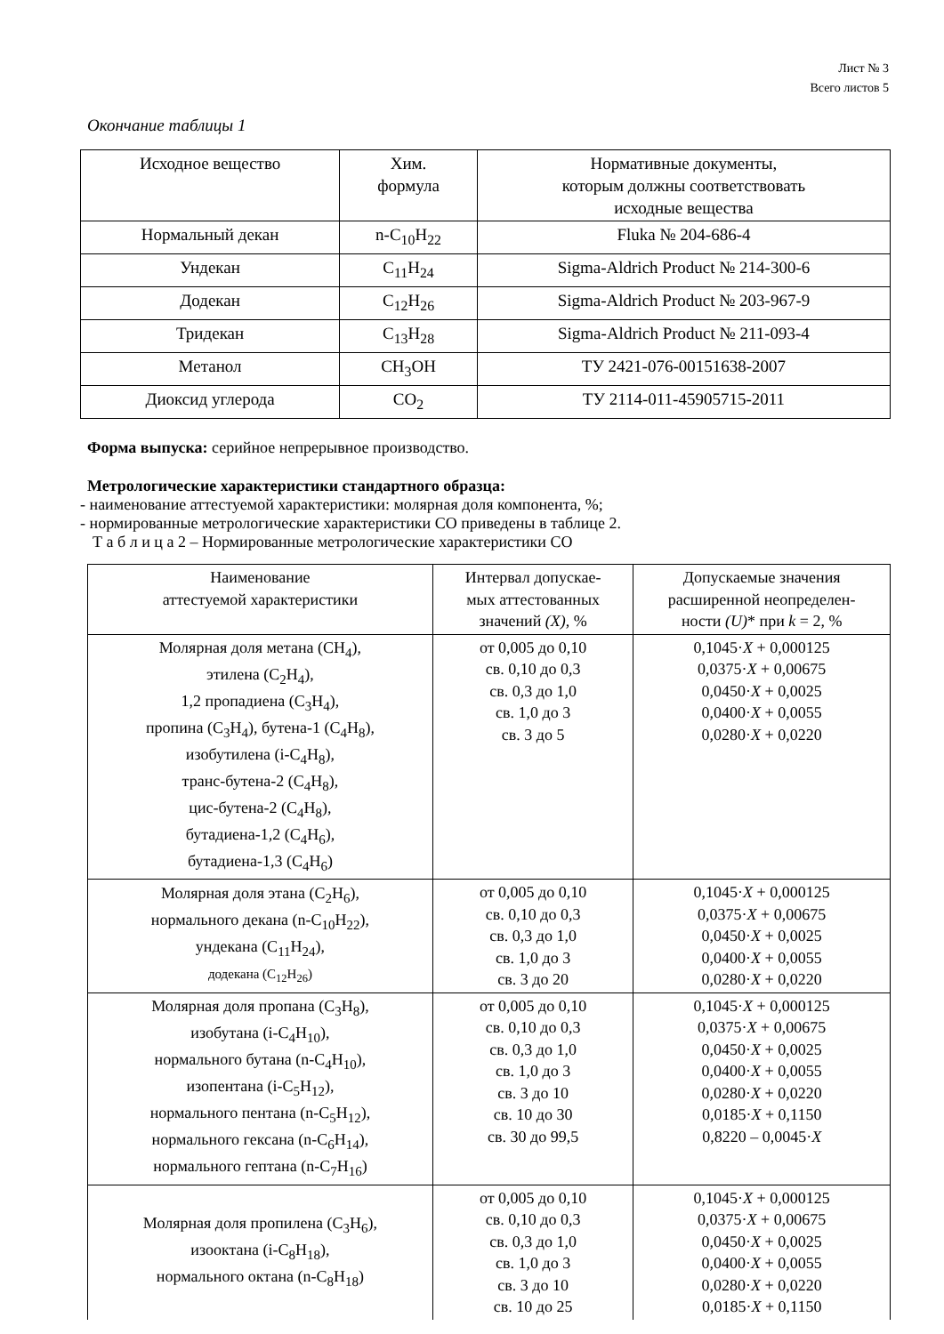Лист № 3
Всего листов 5
Окончание таблицы 1
| Исходное вещество | Хим. формула | Нормативные документы, которым должны соответствовать исходные вещества |
| --- | --- | --- |
| Нормальный декан | n-C<sub>10</sub>H<sub>22</sub> | Fluka № 204-686-4 |
| Ундекан | C<sub>11</sub>H<sub>24</sub> | Sigma-Aldrich Product № 214-300-6 |
| Додекан | C<sub>12</sub>H<sub>26</sub> | Sigma-Aldrich Product № 203-967-9 |
| Тридекан | C<sub>13</sub>H<sub>28</sub> | Sigma-Aldrich Product № 211-093-4 |
| Метанол | CH<sub>3</sub>OH | ТУ 2421-076-00151638-2007 |
| Диоксид углерода | CO<sub>2</sub> | ТУ 2114-011-45905715-2011 |
Форма выпуска: серийное непрерывное производство.
Метрологические характеристики стандартного образца:
- наименование аттестуемой характеристики: молярная доля компонента, %;
- нормированные метрологические характеристики СО приведены в таблице 2.
Т а б л и ц а 2 – Нормированные метрологические характеристики СО
| Наименование аттестуемой характеристики | Интервал допускае- мых аттестованных значений (X) , % | Допускаемые значения расширенной неопределен- ности (U) * при k = 2, % |
| --- | --- | --- |
| Молярная доля метана (CH<sub>4</sub>), этилена (C<sub>2</sub>H<sub>4</sub>), 1,2 пропадиена (C<sub>3</sub>H<sub>4</sub>), пропина (C<sub>3</sub>H<sub>4</sub>), бутена-1 (C<sub>4</sub>H<sub>8</sub>), изобутилена (i-C<sub>4</sub>H<sub>8</sub>), транс-бутена-2 (C<sub>4</sub>H<sub>8</sub>), цис-бутена-2 (C<sub>4</sub>H<sub>8</sub>), бутадиена-1,2 (C<sub>4</sub>H<sub>6</sub>), бутадиена-1,3 (C<sub>4</sub>H<sub>6</sub>) | от 0,005 до 0,10 св. 0,10 до 0,3 св. 0,3 до 1,0 св. 1,0 до 3 св. 3 до 5 | 0,1045· X + 0,000125 0,0375· X + 0,00675 0,0450· X + 0,0025 0,0400· X + 0,0055 0,0280· X + 0,0220 |
| Молярная доля этана (C<sub>2</sub>H<sub>6</sub>), нормального декана (n-C<sub>10</sub>H<sub>22</sub>), ундекана (C<sub>11</sub>H<sub>24</sub>), додекана (C<sub>12</sub>H<sub>26</sub>) | от 0,005 до 0,10 св. 0,10 до 0,3 св. 0,3 до 1,0 св. 1,0 до 3 св. 3 до 20 | 0,1045· X + 0,000125 0,0375· X + 0,00675 0,0450· X + 0,0025 0,0400· X + 0,0055 0,0280· X + 0,0220 |
| Молярная доля пропана (C<sub>3</sub>H<sub>8</sub>), изобутана (i-C<sub>4</sub>H<sub>10</sub>), нормального бутана (n-C<sub>4</sub>H<sub>10</sub>), изопентана (i-C<sub>5</sub>H<sub>12</sub>), нормального пентана (n-C<sub>5</sub>H<sub>12</sub>), нормального гексана (n-C<sub>6</sub>H<sub>14</sub>), нормального гептана (n-C<sub>7</sub>H<sub>16</sub>) | от 0,005 до 0,10 св. 0,10 до 0,3 св. 0,3 до 1,0 св. 1,0 до 3 св. 3 до 10 св. 10 до 30 св. 30 до 99,5 | 0,1045· X + 0,000125 0,0375· X + 0,00675 0,0450· X + 0,0025 0,0400· X + 0,0055 0,0280· X + 0,0220 0,0185· X + 0,1150 0,8220 – 0,0045· X |
| Молярная доля пропилена (C<sub>3</sub>H<sub>6</sub>), изооктана (i-C<sub>8</sub>H<sub>18</sub>), нормального октана (n-C<sub>8</sub>H<sub>18</sub>) | от 0,005 до 0,10 св. 0,10 до 0,3 св. 0,3 до 1,0 св. 1,0 до 3 св. 3 до 10 св. 10 до 25 | 0,1045· X + 0,000125 0,0375· X + 0,00675 0,0450· X + 0,0025 0,0400· X + 0,0055 0,0280· X + 0,0220 0,0185· X + 0,1150 |